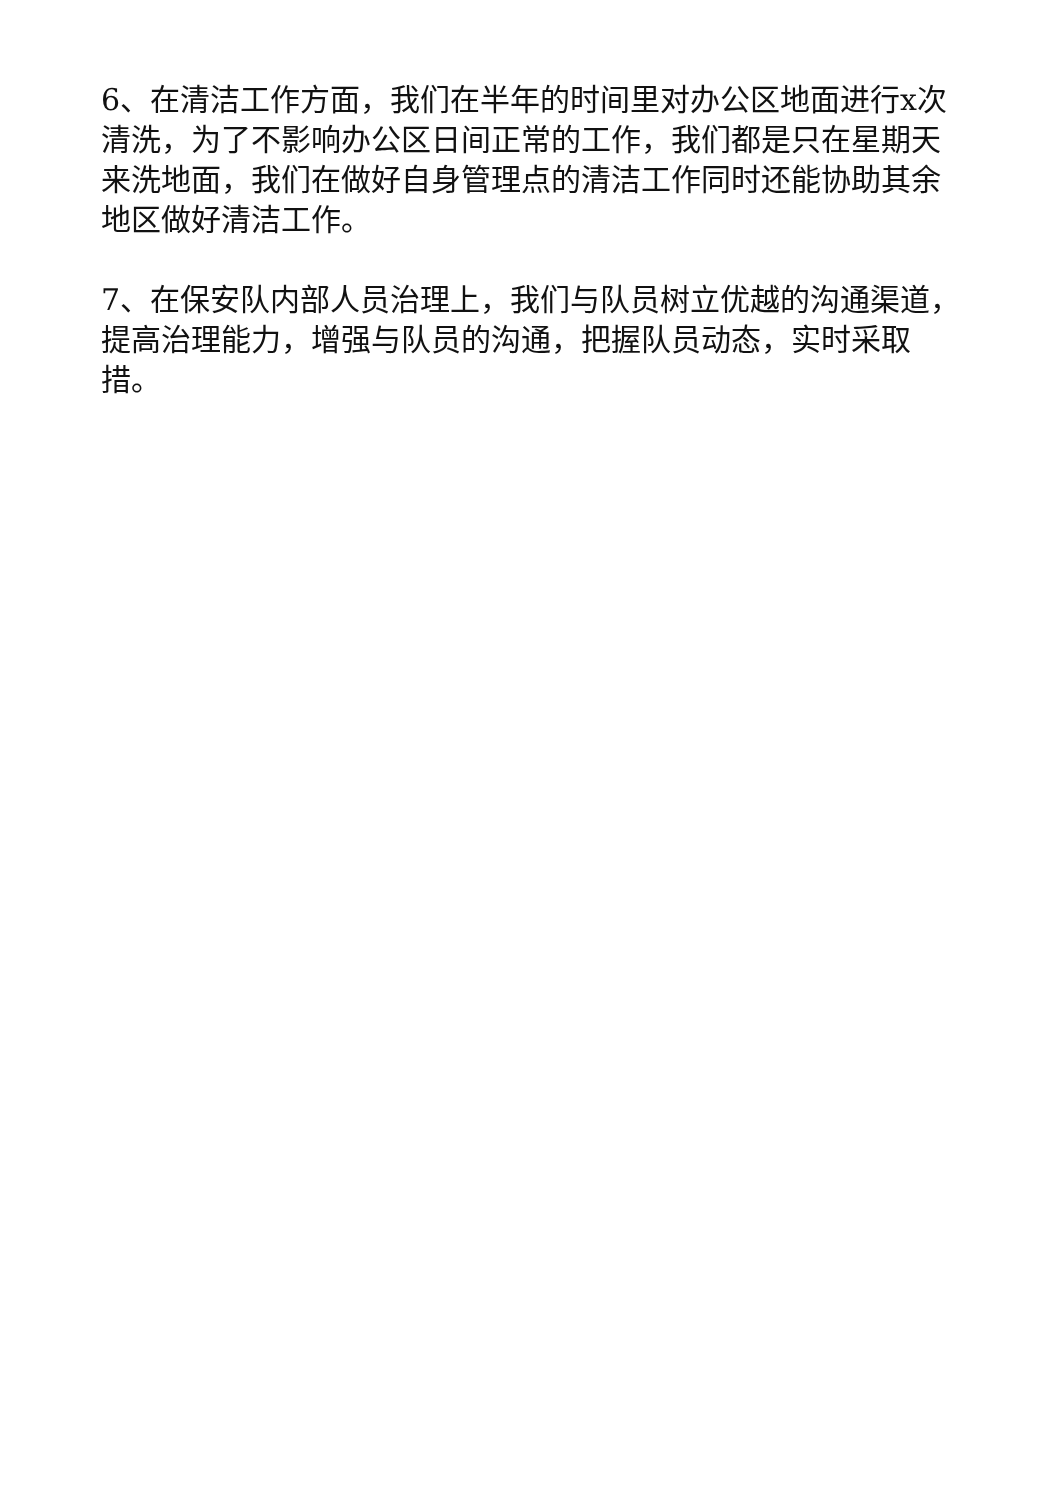6、在清洁工作方面，我们在半年的时间里对办公区地面进行x次清洗，为了不影响办公区日间正常的工作，我们都是只在星期天来洗地面，我们在做好自身管理点的清洁工作同时还能协助其余地区做好清洁工作。
7、在保安队内部人员治理上，我们与队员树立优越的沟通渠道，提高治理能力，增强与队员的沟通，把握队员动态，实时采取措。